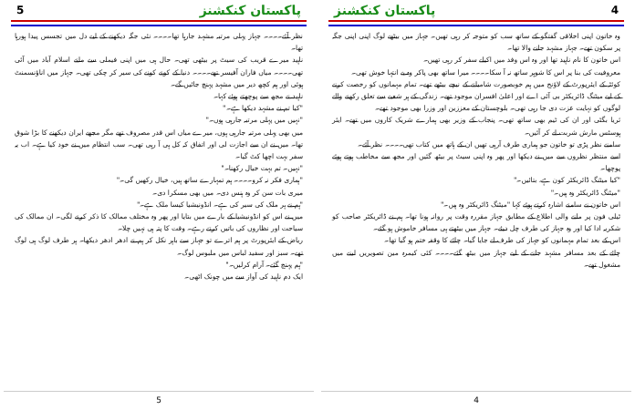5 پاکستان کنکشنز
نظر آئے۔۔۔۔ جہاز پہلی مرتبہ مشہد جارہا تھا۔۔۔۔ نئی جگہ دیکھنے کے لیے دل میں تجسس پیدا ہورہا تھا۔
ناہید میرے قریب کی سیٹ پر بیٹھی تھی۔ حال ہی میں اپنی فیملی سے ملنے اسلام آباد میں آئی تھی۔۔۔۔ میاں فاران آفیسر تھے۔۔۔۔ دنیا کے کونے کونے کی سیر کر چکی تھی۔ جہاز میں اناؤنسمنٹ ہوئی اور ہم کچھ دیر میں مشہد پہنچ جائیں گے۔
ناہید نے مجھ سے پوچھتے ہوئے کہا۔
"کیا تم نے مشہد دیکھا ہے۔"
"نہیں میں پہلی مرتبہ جارہی ہوں۔"
میں بھی پہلی مرتبہ جارہی ہوں، میرے میاں اس قدر مصروف تھے مگر مجھے ایران دیکھنے کا بڑا شوق تھا۔ میں نے ان سے اجازت لی اور اتفاق کہ کل ہی آ رہی تھی۔ سب انتظام میں نے خود کیا ہے۔ اب یہ سفر بہت اچھا کٹ گیا۔
"نہیں۔ تم بہت خیال رکھنا۔"
"ہماری فکر نہ کرو۔۔۔۔ ہم تمہارے ساتھ ہیں، خیال رکھیں گی۔"
میری بات سن کر وہ ہنس دی۔ میں بھی مسکرا دی۔
"ہم نے ہر ملک کی سیر کی ہے۔ انڈونیشیا کیسا ملک ہے۔"
میں نے اس کو انڈونیشیا کے بارے میں بتایا اور پھر وہ مختلف ممالک کا ذکر کرنے لگی۔ ان ممالک کی سیاحت اور نظاروں کی باتیں کرتے رہے۔ وقت کا پتہ ہی نہیں چلا۔
ریاض کے ایئرپورٹ پر ہم اترے تو جہاز سے باہر نکل کر ہم نے ادھر ادھر دیکھا۔ ہر طرف لوگ ہی لوگ تھے۔ سبز اور سفید لباس میں ملبوس لوگ۔
"ہم پہنچ گئے۔ آرام کرلیں۔"
ایک دم ناہید کی آواز سے میں چونک اٹھی۔
5
پاکستان کنکشنز 4
وہ خاتون اپنی اخلاقی گفتگو کے ساتھ سب کو متوجہ کر رہی تھیں۔ جہاز میں بیٹھے لوگ اپنی اپنی جگہ پر سکون تھے۔ جہاز مشہد جانے والا تھا۔
اس خاتون کا نام ناہید تھا اور وہ اس وفد میں اکیلے سفر کر رہی تھیں۔
معروفیت کی بنا پر اس کا شوہر ساتھ نہ آ سکا۔۔۔۔ میرا ساتھ بھی پاکر وہ بے انتہا خوش تھی۔
کوئٹہ کے ایئرپورٹ کے لاؤنج میں ہم خوبصورت شامیانے کے نیچے بیٹھے تھے۔ تمام مہمانوں کو رخصت کرنے کے لیے میٹنگ ڈائریکٹر بی آئی اے اور اعلیٰ افسران موجود تھے۔ زندگی کے ہر شعبے سے تعلق رکھنے والے لوگوں کو نہایت عزت دی جا رہی تھی۔ بلوچستان کے معززین اور وزرا بھی موجود تھے۔
ثریا بگٹی اور ان کی ٹیم بھی ساتھ تھی۔ پنجاب کے وزیر بھی ہمارے شریک کاروں میں تھے۔ ایئر ہوسٹس مارش شربت لے کر آئیں۔
سامنے نظر پڑی تو خاتون جو ہماری طرف آرہی تھیں ان کے ہاتھ میں کتاب تھی۔۔۔۔ نظر آئے۔
اسے منتظر نظروں سے میں نے دیکھا اور پھر وہ اپنی سیٹ پر بیٹھ گئیں اور مجھ سے مخاطب ہوتے ہوئے پوچھا۔
"کیا میٹنگ ڈائریکٹر کون ہے، بتائیں۔"
"میٹنگ ڈائریکٹر وہ ہیں۔"
اس خاتون نے سامنے اشارہ کرتے ہوئے کہا "میٹنگ ڈائریکٹر وہ ہیں۔"
ٹیلی فون پر ملنے والی اطلاع کے مطابق جہاز مقررہ وقت پر روانہ ہونا تھا۔ ہم نے ڈائریکٹر صاحب کو شکریہ ادا کیا اور وہ جہاز کی طرف چل دیئے۔ جہاز میں بیٹھتے ہی مسافر خاموش ہو گئے۔
اس کے بعد تمام مہمانوں کو جہاز کی طرف لے جایا گیا۔ چائے کا وقفہ ختم ہو گیا تھا۔
چائے کے بعد مسافر مشہد جانے کے لیے جہاز میں بیٹھ گئے۔۔۔۔ کئی کیمرہ مین تصویریں لینے میں مشغول تھے۔
4